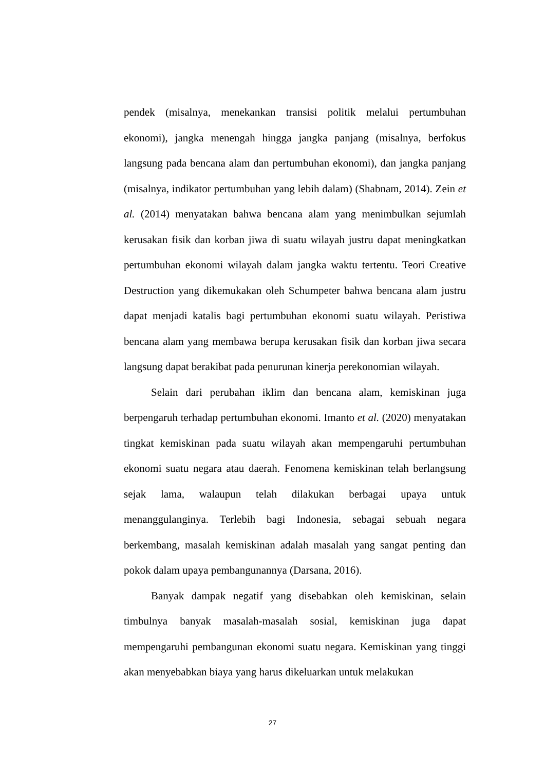pendek (misalnya, menekankan transisi politik melalui pertumbuhan ekonomi), jangka menengah hingga jangka panjang (misalnya, berfokus langsung pada bencana alam dan pertumbuhan ekonomi), dan jangka panjang (misalnya, indikator pertumbuhan yang lebih dalam) (Shabnam, 2014). Zein et al. (2014) menyatakan bahwa bencana alam yang menimbulkan sejumlah kerusakan fisik dan korban jiwa di suatu wilayah justru dapat meningkatkan pertumbuhan ekonomi wilayah dalam jangka waktu tertentu. Teori Creative Destruction yang dikemukakan oleh Schumpeter bahwa bencana alam justru dapat menjadi katalis bagi pertumbuhan ekonomi suatu wilayah. Peristiwa bencana alam yang membawa berupa kerusakan fisik dan korban jiwa secara langsung dapat berakibat pada penurunan kinerja perekonomian wilayah.
Selain dari perubahan iklim dan bencana alam, kemiskinan juga berpengaruh terhadap pertumbuhan ekonomi. Imanto et al. (2020) menyatakan tingkat kemiskinan pada suatu wilayah akan mempengaruhi pertumbuhan ekonomi suatu negara atau daerah. Fenomena kemiskinan telah berlangsung sejak lama, walaupun telah dilakukan berbagai upaya untuk menanggulanginya. Terlebih bagi Indonesia, sebagai sebuah negara berkembang, masalah kemiskinan adalah masalah yang sangat penting dan pokok dalam upaya pembangunannya (Darsana, 2016).
Banyak dampak negatif yang disebabkan oleh kemiskinan, selain timbulnya banyak masalah-masalah sosial, kemiskinan juga dapat mempengaruhi pembangunan ekonomi suatu negara. Kemiskinan yang tinggi akan menyebabkan biaya yang harus dikeluarkan untuk melakukan
27